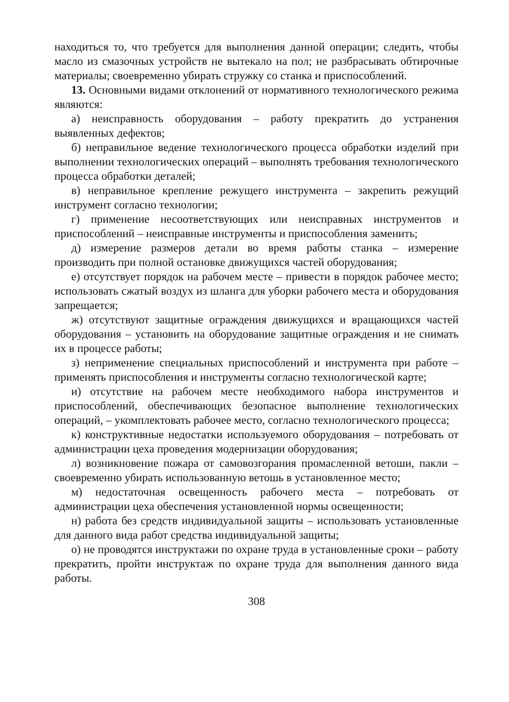находиться то, что требуется для выполнения данной операции; следить, чтобы масло из смазочных устройств не вытекало на пол; не разбрасывать обтирочные материалы; своевременно убирать стружку со станка и приспособлений.
13. Основными видами отклонений от нормативного технологического режима являются:
а) неисправность оборудования – работу прекратить до устранения выявленных дефектов;
б) неправильное ведение технологического процесса обработки изделий при выполнении технологических операций – выполнять требования технологического процесса обработки деталей;
в) неправильное крепление режущего инструмента – закрепить режущий инструмент согласно технологии;
г) применение несоответствующих или неисправных инструментов и приспособлений – неисправные инструменты и приспособления заменить;
д) измерение размеров детали во время работы станка – измерение производить при полной остановке движущихся частей оборудования;
е) отсутствует порядок на рабочем месте – привести в порядок рабочее место; использовать сжатый воздух из шланга для уборки рабочего места и оборудования запрещается;
ж) отсутствуют защитные ограждения движущихся и вращающихся частей оборудования – установить на оборудование защитные ограждения и не снимать их в процессе работы;
з) неприменение специальных приспособлений и инструмента при работе – применять приспособления и инструменты согласно технологической карте;
и) отсутствие на рабочем месте необходимого набора инструментов и приспособлений, обеспечивающих безопасное выполнение технологических операций, – укомплектовать рабочее место, согласно технологического процесса;
к) конструктивные недостатки используемого оборудования – потребовать от администрации цеха проведения модернизации оборудования;
л) возникновение пожара от самовозгорания промасленной ветоши, пакли – своевременно убирать использованную ветошь в установленное место;
м) недостаточная освещенность рабочего места – потребовать от администрации цеха обеспечения установленной нормы освещенности;
н) работа без средств индивидуальной защиты – использовать установленные для данного вида работ средства индивидуальной защиты;
о) не проводятся инструктажи по охране труда в установленные сроки – работу прекратить, пройти инструктаж по охране труда для выполнения данного вида работы.
308